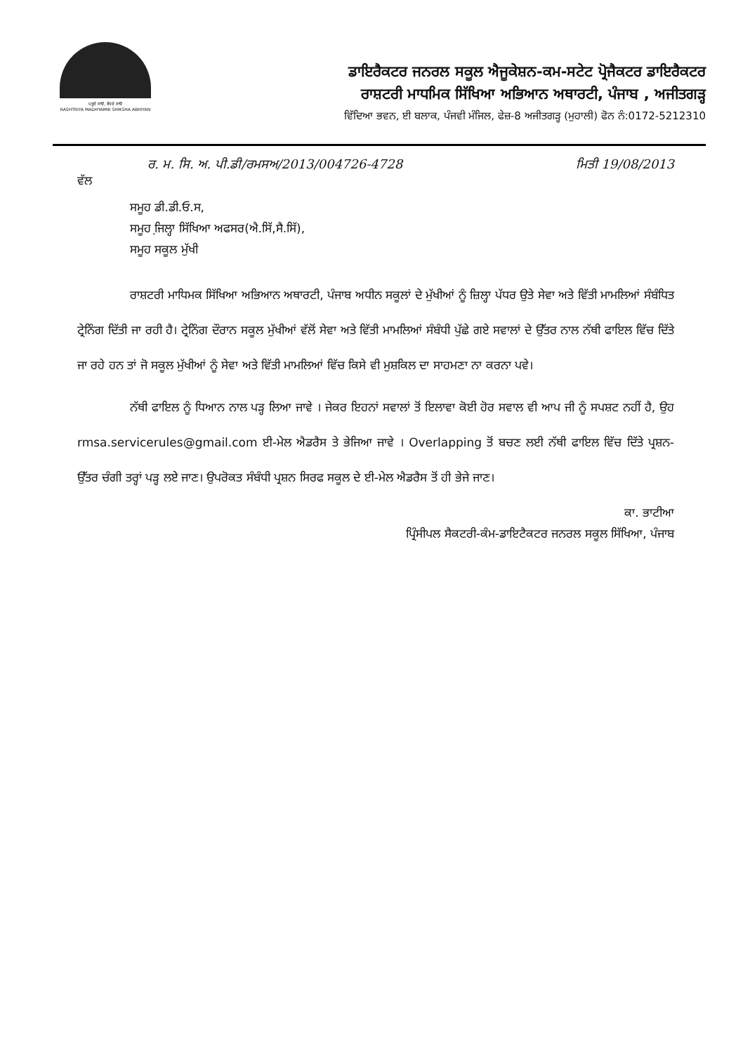ਪੜ੍ਹਦੇ ਜਾਓ, ਵੱਧਦੇ ਜਾਓ
RASHTRIYA MADHYAMIK SHIKSHA ABHIYAN
ਡਾਇਰੈਕਟਰ ਜਨਰਲ ਸਕੂਲ ਐਜੂਕੇਸ਼ਨ-ਕਮ-ਸਟੇਟ ਪ੍ਰੋਜੈਕਟਰ ਡਾਇਰੈਕਟਰ
ਰਾਸ਼ਟਰੀ ਮਾਧਮਿਕ ਸਿੱਖਿਆ ਅਭਿਆਨ ਅਥਾਰਟੀ, ਪੰਜਾਬ , ਅਜੀਤਗੜ੍ਹ
ਵਿੱਦਿਆ ਭਵਨ, ਈ ਬਲਾਕ, ਪੰਜਵੀ ਮੰਜਿਲ, ਫੇਜ਼-8 ਅਜੀਤਗੜ੍ਹ (ਮੁਹਾਲੀ) ਫੋਨ ਨੰ:0172-5212310
ਰ. ਮ. ਸਿ. ਅ. ਪੀ.ਡੀ/ਰਮਸਅ/2013/004726-4728 ਮਿਤੀ 19/08/2013
ਵੱਲ
ਸਮੂਹ ਡੀ.ਡੀ.ਓ.ਸ,
ਸਮੂਹ ਜਿ਼ਲ੍ਹਾ ਸਿੱਖਿਆ ਅਫਸਰ(ਐ.ਸਿੱ,ਸੈ.ਸਿੱ),
ਸਮੂਹ ਸਕੂਲ ਮੁੱਖੀ
ਰਾਸ਼ਟਰੀ ਮਾਧਿਮਕ ਸਿੱਖਿਆ ਅਭਿਆਨ ਅਥਾਰਟੀ, ਪੰਜਾਬ ਅਧੀਨ ਸਕੂਲਾਂ ਦੇ ਮੁੱਖੀਆਂ ਨੂੰ ਜ਼ਿਲ੍ਹਾ ਪੱਧਰ ਉਤੇ ਸੇਵਾ ਅਤੇ ਵਿੱਤੀ ਮਾਮਲਿਆਂ ਸੰਬੰਧਿਤ ਟ੍ਰੇਨਿੰਗ ਦਿੱਤੀ ਜਾ ਰਹੀ ਹੈ। ਟ੍ਰੇਨਿੰਗ ਦੌਰਾਨ ਸਕੂਲ ਮੁੱਖੀਆਂ ਵੱਲੋਂ ਸੇਵਾ ਅਤੇ ਵਿੱਤੀ ਮਾਮਲਿਆਂ ਸੰਬੰਧੀ ਪੁੱਛੇ ਗਏ ਸਵਾਲਾਂ ਦੇ ਉੱਤਰ ਨਾਲ ਨੱਥੀ ਫਾਇਲ ਵਿੱਚ ਦਿੱਤੇ ਜਾ ਰਹੇ ਹਨ ਤਾਂ ਜੋ ਸਕੂਲ ਮੁੱਖੀਆਂ ਨੂੰ ਸੇਵਾ ਅਤੇ ਵਿੱਤੀ ਮਾਮਲਿਆਂ ਵਿੱਚ ਕਿਸੇ ਵੀ ਮੁਸ਼ਕਿਲ ਦਾ ਸਾਹਮਣਾ ਨਾ ਕਰਨਾ ਪਵੇ।
ਨੱਥੀ ਫਾਇਲ ਨੂੰ ਧਿਆਨ ਨਾਲ ਪੜ੍ਹ ਲਿਆ ਜਾਵੇ । ਜੇਕਰ ਇਹਨਾਂ ਸਵਾਲਾਂ ਤੋਂ ਇਲਾਵਾ ਕੋਈ ਹੋਰ ਸਵਾਲ ਵੀ ਆਪ ਜੀ ਨੂੰ ਸਪਸ਼ਟ ਨਹੀਂ ਹੈ, ਉਹ rmsa.servicerules@gmail.com ਈ-ਮੇਲ ਐਡਰੈਸ ਤੇ ਭੇਜਿਆ ਜਾਵੇ । Overlapping ਤੋਂ ਬਚਣ ਲਈ ਨੱਥੀ ਫਾਇਲ ਵਿੱਚ ਦਿੱਤੇ ਪ੍ਰਸ਼ਨ-ਉੱਤਰ ਚੰਗੀ ਤਰ੍ਹਾਂ ਪੜ੍ਹ ਲਏ ਜਾਣ। ਉਪਰੋਕਤ ਸੰਬੰਧੀ ਪ੍ਰਸ਼ਨ ਸਿਰਫ ਸਕੂਲ ਦੇ ਈ-ਮੇਲ ਐਡਰੈਸ ਤੋਂ ਹੀ ਭੇਜੇ ਜਾਣ।
ਕਾ. ਭਾਟੀਆ
ਪ੍ਰਿੰਸੀਪਲ ਸੈਕਟਰੀ-ਕੰਮ-ਡਾਇਟੈਕਟਰ ਜਨਰਲ ਸਕੂਲ ਸਿੱਖਿਆ, ਪੰਜਾਬ